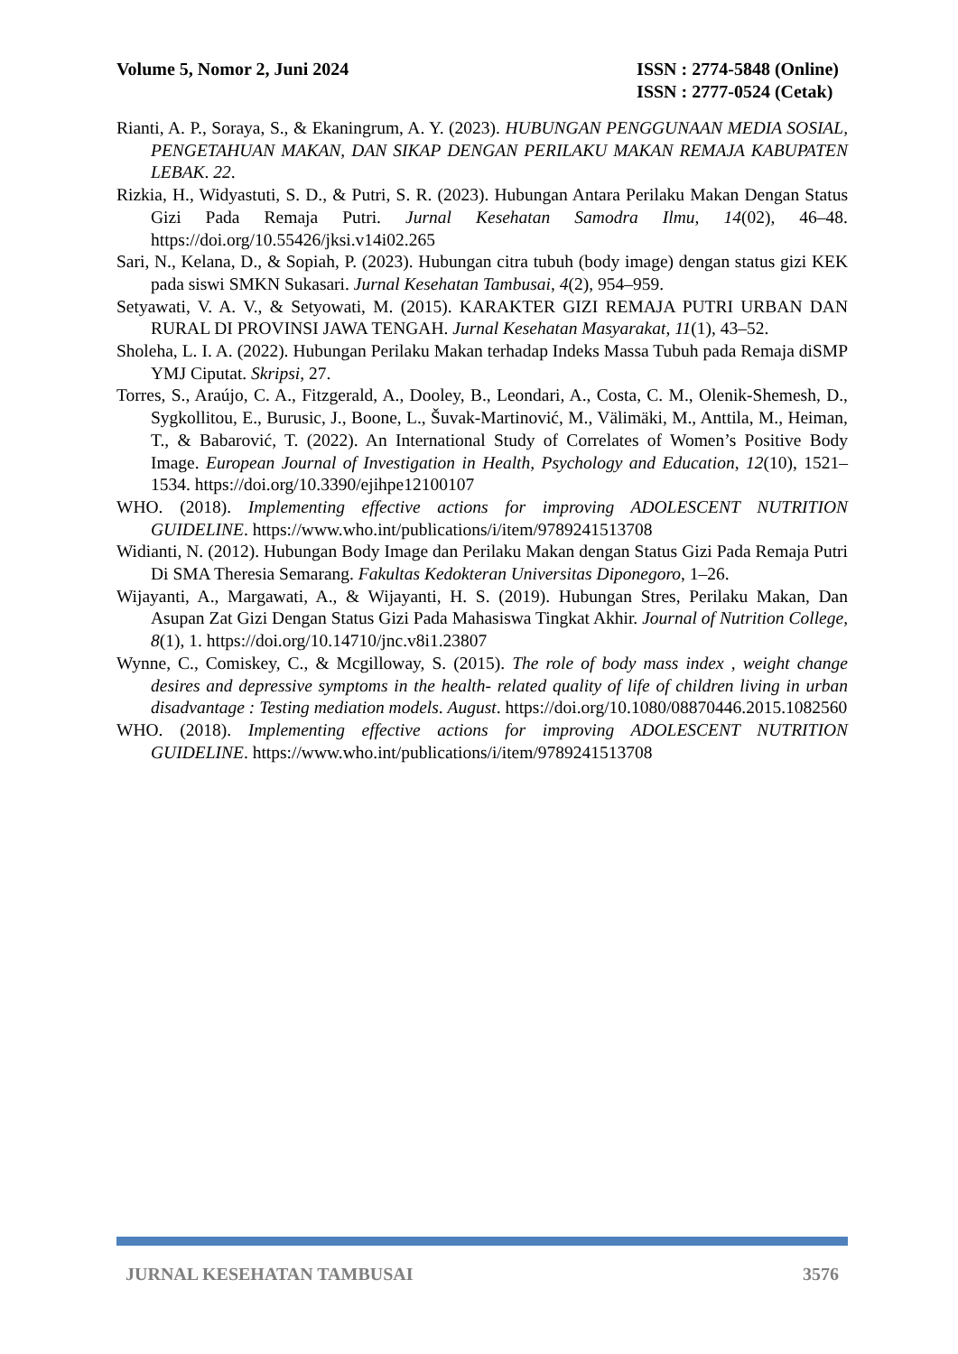Volume 5, Nomor 2, Juni 2024 ISSN : 2774-5848 (Online)
ISSN : 2777-0524 (Cetak)
Rianti, A. P., Soraya, S., & Ekaningrum, A. Y. (2023). HUBUNGAN PENGGUNAAN MEDIA SOSIAL, PENGETAHUAN MAKAN, DAN SIKAP DENGAN PERILAKU MAKAN REMAJA KABUPATEN LEBAK. 22.
Rizkia, H., Widyastuti, S. D., & Putri, S. R. (2023). Hubungan Antara Perilaku Makan Dengan Status Gizi Pada Remaja Putri. Jurnal Kesehatan Samodra Ilmu, 14(02), 46–48. https://doi.org/10.55426/jksi.v14i02.265
Sari, N., Kelana, D., & Sopiah, P. (2023). Hubungan citra tubuh (body image) dengan status gizi KEK pada siswi SMKN Sukasari. Jurnal Kesehatan Tambusai, 4(2), 954–959.
Setyawati, V. A. V., & Setyowati, M. (2015). KARAKTER GIZI REMAJA PUTRI URBAN DAN RURAL DI PROVINSI JAWA TENGAH. Jurnal Kesehatan Masyarakat, 11(1), 43–52.
Sholeha, L. I. A. (2022). Hubungan Perilaku Makan terhadap Indeks Massa Tubuh pada Remaja diSMP YMJ Ciputat. Skripsi, 27.
Torres, S., Araújo, C. A., Fitzgerald, A., Dooley, B., Leondari, A., Costa, C. M., Olenik-Shemesh, D., Sygkollitou, E., Burusic, J., Boone, L., Šuvak-Martinović, M., Välimäki, M., Anttila, M., Heiman, T., & Babarović, T. (2022). An International Study of Correlates of Women’s Positive Body Image. European Journal of Investigation in Health, Psychology and Education, 12(10), 1521–1534. https://doi.org/10.3390/ejihpe12100107
WHO. (2018). Implementing effective actions for improving ADOLESCENT NUTRITION GUIDELINE. https://www.who.int/publications/i/item/9789241513708
Widianti, N. (2012). Hubungan Body Image dan Perilaku Makan dengan Status Gizi Pada Remaja Putri Di SMA Theresia Semarang. Fakultas Kedokteran Universitas Diponegoro, 1–26.
Wijayanti, A., Margawati, A., & Wijayanti, H. S. (2019). Hubungan Stres, Perilaku Makan, Dan Asupan Zat Gizi Dengan Status Gizi Pada Mahasiswa Tingkat Akhir. Journal of Nutrition College, 8(1), 1. https://doi.org/10.14710/jnc.v8i1.23807
Wynne, C., Comiskey, C., & Mcgilloway, S. (2015). The role of body mass index , weight change desires and depressive symptoms in the health- related quality of life of children living in urban disadvantage : Testing mediation models. August. https://doi.org/10.1080/08870446.2015.1082560
WHO. (2018). Implementing effective actions for improving ADOLESCENT NUTRITION GUIDELINE. https://www.who.int/publications/i/item/9789241513708
JURNAL KESEHATAN TAMBUSAI 3576